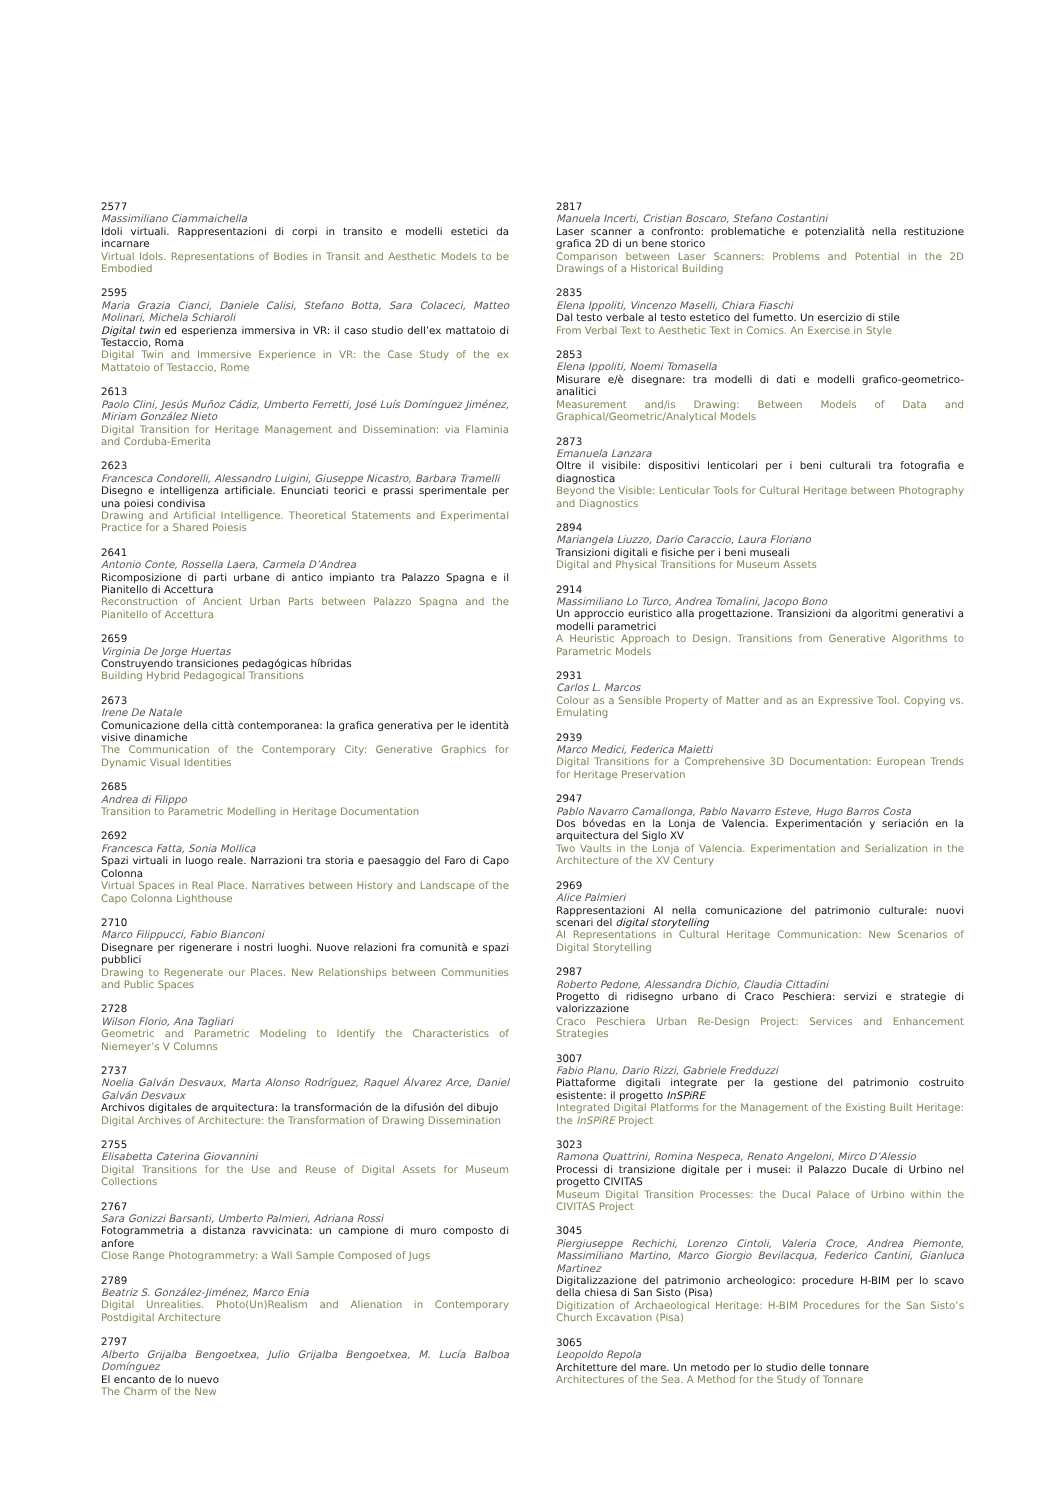2577
Massimiliano Ciammaichella
Idoli virtuali. Rappresentazioni di corpi in transito e modelli estetici da incarnare
Virtual Idols. Representations of Bodies in Transit and Aesthetic Models to be Embodied
2595
Maria Grazia Cianci, Daniele Calisi, Stefano Botta, Sara Colaceci, Matteo Molinari, Michela Schiaroli
Digital twin ed esperienza immersiva in VR: il caso studio dell’ex mattatoio di Testaccio, Roma
Digital Twin and Immersive Experience in VR: the Case Study of the ex Mattatoio of Testaccio, Rome
2613
Paolo Clini, Jesús Muñoz Cádiz, Umberto Ferretti, José Luís Domínguez Jiménez, Miriam González Nieto
Digital Transition for Heritage Management and Dissemination: via Flaminia and Corduba-Emerita
2623
Francesca Condorelli, Alessandro Luigini, Giuseppe Nicastro, Barbara Tramelli
Disegno e intelligenza artificiale. Enunciati teorici e prassi sperimentale per una poiesi condivisa
Drawing and Artificial Intelligence. Theoretical Statements and Experimental Practice for a Shared Poiesis
2641
Antonio Conte, Rossella Laera, Carmela D’Andrea
Ricomposizione di parti urbane di antico impianto tra Palazzo Spagna e il Pianitello di Accettura
Reconstruction of Ancient Urban Parts between Palazzo Spagna and the Pianitello of Accettura
2659
Virginia De Jorge Huertas
Construyendo transiciones pedagógicas híbridas
Building Hybrid Pedagogical Transitions
2673
Irene De Natale
Comunicazione della città contemporanea: la grafica generativa per le identità visive dinamiche
The Communication of the Contemporary City: Generative Graphics for Dynamic Visual Identities
2685
Andrea di Filippo
Transition to Parametric Modelling in Heritage Documentation
2692
Francesca Fatta, Sonia Mollica
Spazi virtuali in luogo reale. Narrazioni tra storia e paesaggio del Faro di Capo Colonna
Virtual Spaces in Real Place. Narratives between History and Landscape of the Capo Colonna Lighthouse
2710
Marco Filippucci, Fabio Bianconi
Disegnare per rigenerare i nostri luoghi. Nuove relazioni fra comunità e spazi pubblici
Drawing to Regenerate our Places. New Relationships between Communities and Public Spaces
2728
Wilson Florio, Ana Tagliari
Geometric and Parametric Modeling to Identify the Characteristics of Niemeyer’s V Columns
2737
Noelia Galván Desvaux, Marta Alonso Rodríguez, Raquel Álvarez Arce, Daniel Galván Desvaux
Archivos digitales de arquitectura: la transformación de la difusión del dibujo
Digital Archives of Architecture: the Transformation of Drawing Dissemination
2755
Elisabetta Caterina Giovannini
Digital Transitions for the Use and Reuse of Digital Assets for Museum Collections
2767
Sara Gonizzi Barsanti, Umberto Palmieri, Adriana Rossi
Fotogrammetria a distanza ravvicinata: un campione di muro composto di anfore
Close Range Photogrammetry: a Wall Sample Composed of Jugs
2789
Beatriz S. González-Jiménez, Marco Enia
Digital Unrealities. Photo(Un)Realism and Alienation in Contemporary Postdigital Architecture
2797
Alberto Grijalba Bengoetxea, Julio Grijalba Bengoetxea, M. Lucía Balboa Domínguez
El encanto de lo nuevo
The Charm of the New
2817
Manuela Incerti, Cristian Boscaro, Stefano Costantini
Laser scanner a confronto: problematiche e potenzialità nella restituzione grafica 2D di un bene storico
Comparison between Laser Scanners: Problems and Potential in the 2D Drawings of a Historical Building
2835
Elena Ippoliti, Vincenzo Maselli, Chiara Fiaschi
Dal testo verbale al testo estetico del fumetto. Un esercizio di stile
From Verbal Text to Aesthetic Text in Comics. An Exercise in Style
2853
Elena Ippoliti, Noemi Tomasella
Misurare e/è disegnare: tra modelli di dati e modelli grafico-geometrico-analitici
Measurement and/is Drawing: Between Models of Data and Graphical/Geometric/Analytical Models
2873
Emanuela Lanzara
Oltre il visibile: dispositivi lenticolari per i beni culturali tra fotografia e diagnostica
Beyond the Visible: Lenticular Tools for Cultural Heritage between Photography and Diagnostics
2894
Mariangela Liuzzo, Dario Caraccio, Laura Floriano
Transizioni digitali e fisiche per i beni museali
Digital and Physical Transitions for Museum Assets
2914
Massimiliano Lo Turco, Andrea Tomalini, Jacopo Bono
Un approccio euristico alla progettazione. Transizioni da algoritmi generativi a modelli parametrici
A Heuristic Approach to Design. Transitions from Generative Algorithms to Parametric Models
2931
Carlos L. Marcos
Colour as a Sensible Property of Matter and as an Expressive Tool. Copying vs. Emulating
2939
Marco Medici, Federica Maietti
Digital Transitions for a Comprehensive 3D Documentation: European Trends for Heritage Preservation
2947
Pablo Navarro Camallonga, Pablo Navarro Esteve, Hugo Barros Costa
Dos bóvedas en la Lonja de Valencia. Experimentación y seriación en la arquitectura del Siglo XV
Two Vaults in the Lonja of Valencia. Experimentation and Serialization in the Architecture of the XV Century
2969
Alice Palmieri
Rappresentazioni AI nella comunicazione del patrimonio culturale: nuovi scenari del digital storytelling
AI Representations in Cultural Heritage Communication: New Scenarios of Digital Storytelling
2987
Roberto Pedone, Alessandra Dichio, Claudia Cittadini
Progetto di ridisegno urbano di Craco Peschiera: servizi e strategie di valorizzazione
Craco Peschiera Urban Re-Design Project: Services and Enhancement Strategies
3007
Fabio Planu, Dario Rizzi, Gabriele Fredduzzi
Piattaforme digitali integrate per la gestione del patrimonio costruito esistente: il progetto InSPiRE
Integrated Digital Platforms for the Management of the Existing Built Heritage: the InSPiRE Project
3023
Ramona Quattrini, Romina Nespeca, Renato Angeloni, Mirco D’Alessio
Processi di transizione digitale per i musei: il Palazzo Ducale di Urbino nel progetto CIVITAS
Museum Digital Transition Processes: the Ducal Palace of Urbino within the CIVITAS Project
3045
Piergiuseppe Rechichi, Lorenzo Cintoli, Valeria Croce, Andrea Piemonte, Massimiliano Martino, Marco Giorgio Bevilacqua, Federico Cantini, Gianluca Martinez
Digitalizzazione del patrimonio archeologico: procedure H-BIM per lo scavo della chiesa di San Sisto (Pisa)
Digitization of Archaeological Heritage: H-BIM Procedures for the San Sisto’s Church Excavation (Pisa)
3065
Leopoldo Repola
Architetture del mare. Un metodo per lo studio delle tonnare
Architectures of the Sea. A Method for the Study of Tonnare